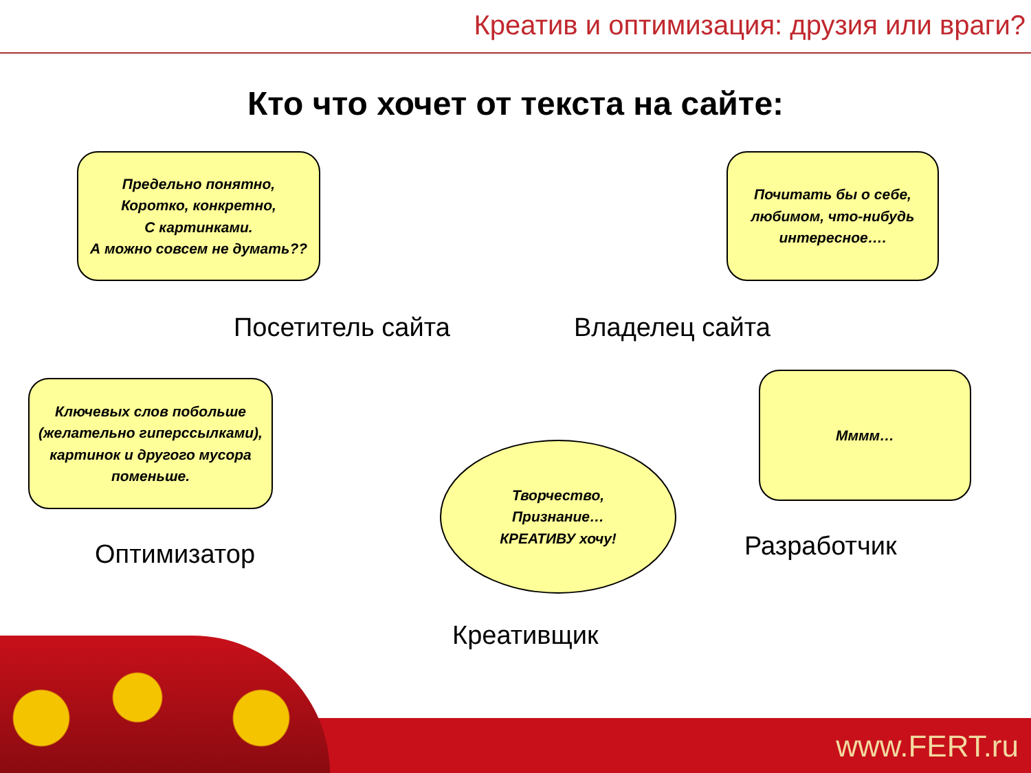Креатив и оптимизация: друзия или враги?
Кто что хочет от текста на сайте:
Предельно понятно,
Коротко, конкретно,
С картинками.
А можно совсем не думать??
Почитать бы о себе, любимом, что-нибудь интересное….
Посетитель сайта Владелец сайта
Ключевых слов побольше (желательно гиперссылками), картинок и другого мусора поменьше.
Мммм…
Творчество,
Признание…
КРЕАТИВУ хочу!
Оптимизатор Разработчик
Креативщик
www.FERT.ru